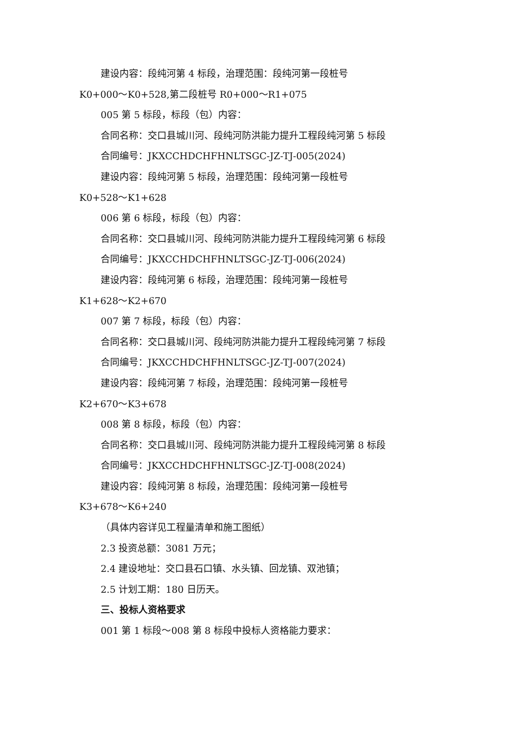建设内容：段纯河第 4 标段，治理范围：段纯河第一段桩号
K0+000～K0+528,第二段桩号 R0+000～R1+075
005 第 5 标段，标段（包）内容：
合同名称：交口县城川河、段纯河防洪能力提升工程段纯河第 5 标段
合同编号：JKXCCHDCHFHNLTSGC-JZ-TJ-005(2024)
建设内容：段纯河第 5 标段，治理范围：段纯河第一段桩号
K0+528～K1+628
006 第 6 标段，标段（包）内容：
合同名称：交口县城川河、段纯河防洪能力提升工程段纯河第 6 标段
合同编号：JKXCCHDCHFHNLTSGC-JZ-TJ-006(2024)
建设内容：段纯河第 6 标段，治理范围：段纯河第一段桩号
K1+628～K2+670
007 第 7 标段，标段（包）内容：
合同名称：交口县城川河、段纯河防洪能力提升工程段纯河第 7 标段
合同编号：JKXCCHDCHFHNLTSGC-JZ-TJ-007(2024)
建设内容：段纯河第 7 标段，治理范围：段纯河第一段桩号
K2+670～K3+678
008 第 8 标段，标段（包）内容：
合同名称：交口县城川河、段纯河防洪能力提升工程段纯河第 8 标段
合同编号：JKXCCHDCHFHNLTSGC-JZ-TJ-008(2024)
建设内容：段纯河第 8 标段，治理范围：段纯河第一段桩号
K3+678～K6+240
（具体内容详见工程量清单和施工图纸）
2.3 投资总额：3081 万元；
2.4 建设地址：交口县石口镇、水头镇、回龙镇、双池镇；
2.5 计划工期：180 日历天。
三、投标人资格要求
001 第 1 标段～008 第 8 标段中投标人资格能力要求：